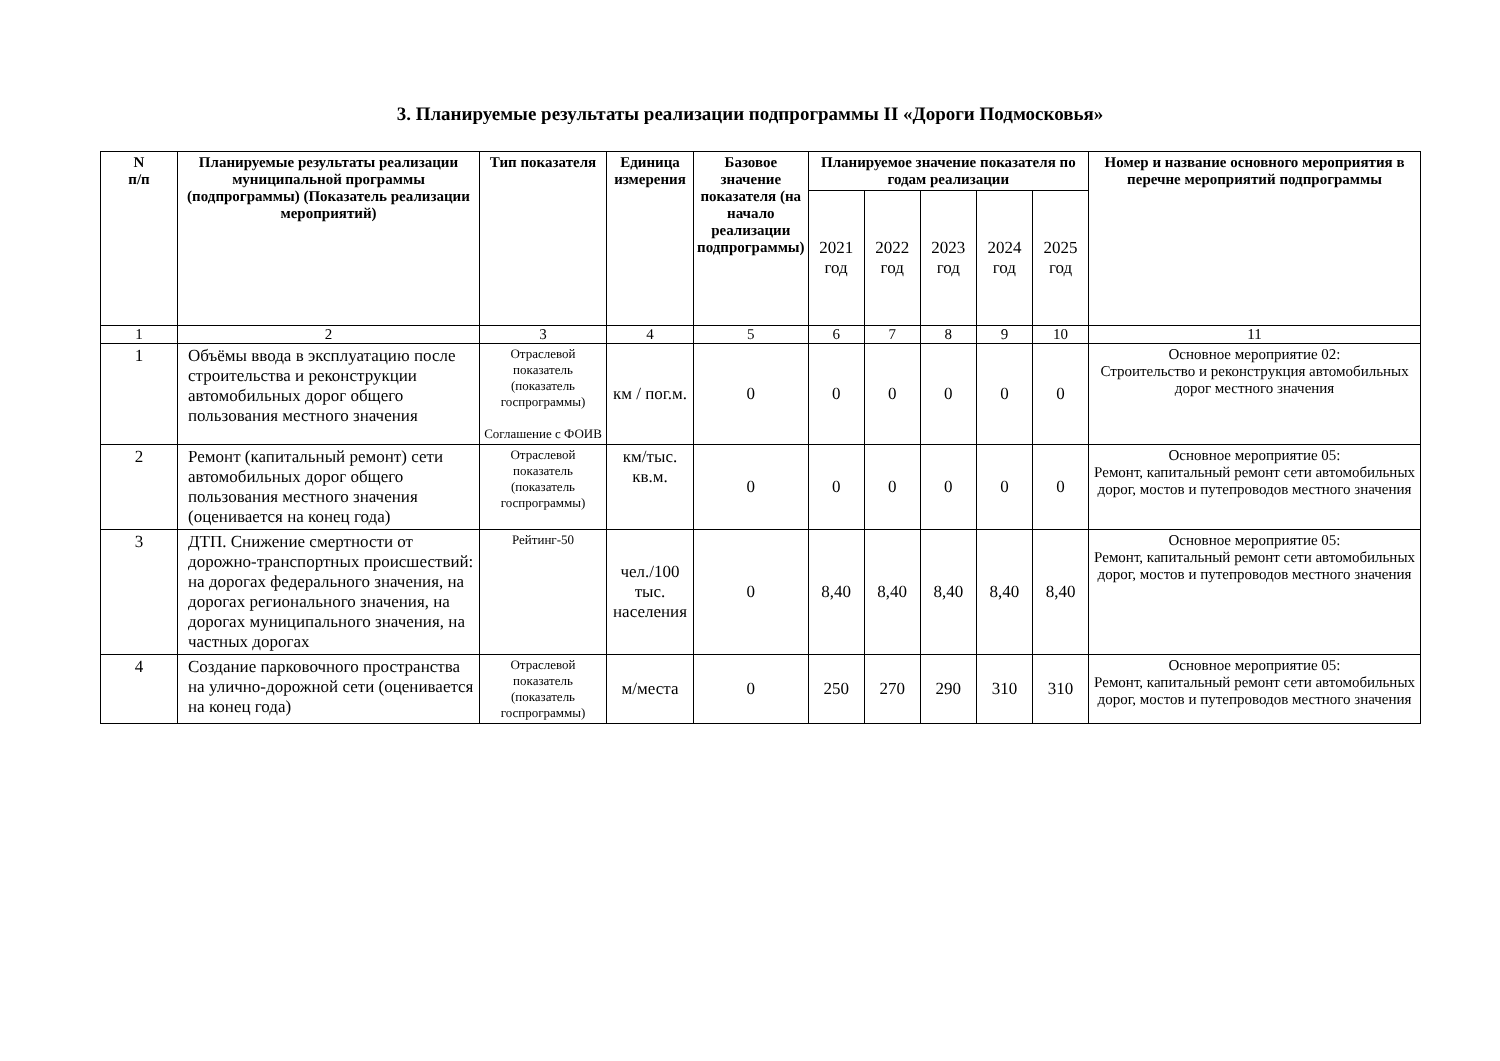3. Планируемые результаты реализации подпрограммы II «Дороги Подмосковья»
| N п/п | Планируемые результаты реализации муниципальной программы (подпрограммы) (Показатель реализации мероприятий) | Тип показателя | Единица измерения | Базовое значение показателя (на начало реализации подпрограммы) | Планируемое значение показателя по годам реализации | | | | | Номер и название основного мероприятия в перечне мероприятий подпрограммы |
| --- | --- | --- | --- | --- | --- | --- | --- | --- | --- | --- |
| | | | | | 2021 год | 2022 год | 2023 год | 2024 год | 2025 год | |
| 1 | 2 | 3 | 4 | 5 | 6 | 7 | 8 | 9 | 10 | 11 |
| 1 | Объёмы ввода в эксплуатацию после строительства и реконструкции автомобильных дорог общего пользования местного значения | Отраслевой показатель (показатель госпрограммы) Соглашение с ФОИВ | км / пог.м. | 0 | 0 | 0 | 0 | 0 | 0 | Основное мероприятие 02: Строительство и реконструкция автомобильных дорог местного значения |
| 2 | Ремонт (капитальный ремонт) сети автомобильных дорог общего пользования местного значения (оценивается на конец года) | Отраслевой показатель (показатель госпрограммы) | км/тыс. кв.м. | 0 | 0 | 0 | 0 | 0 | 0 | Основное мероприятие 05: Ремонт, капитальный ремонт сети автомобильных дорог, мостов и путепроводов местного значения |
| 3 | ДТП. Снижение смертности от дорожно-транспортных происшествий: на дорогах федерального значения, на дорогах регионального значения, на дорогах муниципального значения, на частных дорогах | Рейтинг-50 | чел./100 тыс. населения | 0 | 8,40 | 8,40 | 8,40 | 8,40 | 8,40 | Основное мероприятие 05: Ремонт, капитальный ремонт сети автомобильных дорог, мостов и путепроводов местного значения |
| 4 | Создание парковочного пространства на улично-дорожной сети (оценивается на конец года) | Отраслевой показатель (показатель госпрограммы) | м/места | 0 | 250 | 270 | 290 | 310 | 310 | Основное мероприятие 05: Ремонт, капитальный ремонт сети автомобильных дорог, мостов и путепроводов местного значения |